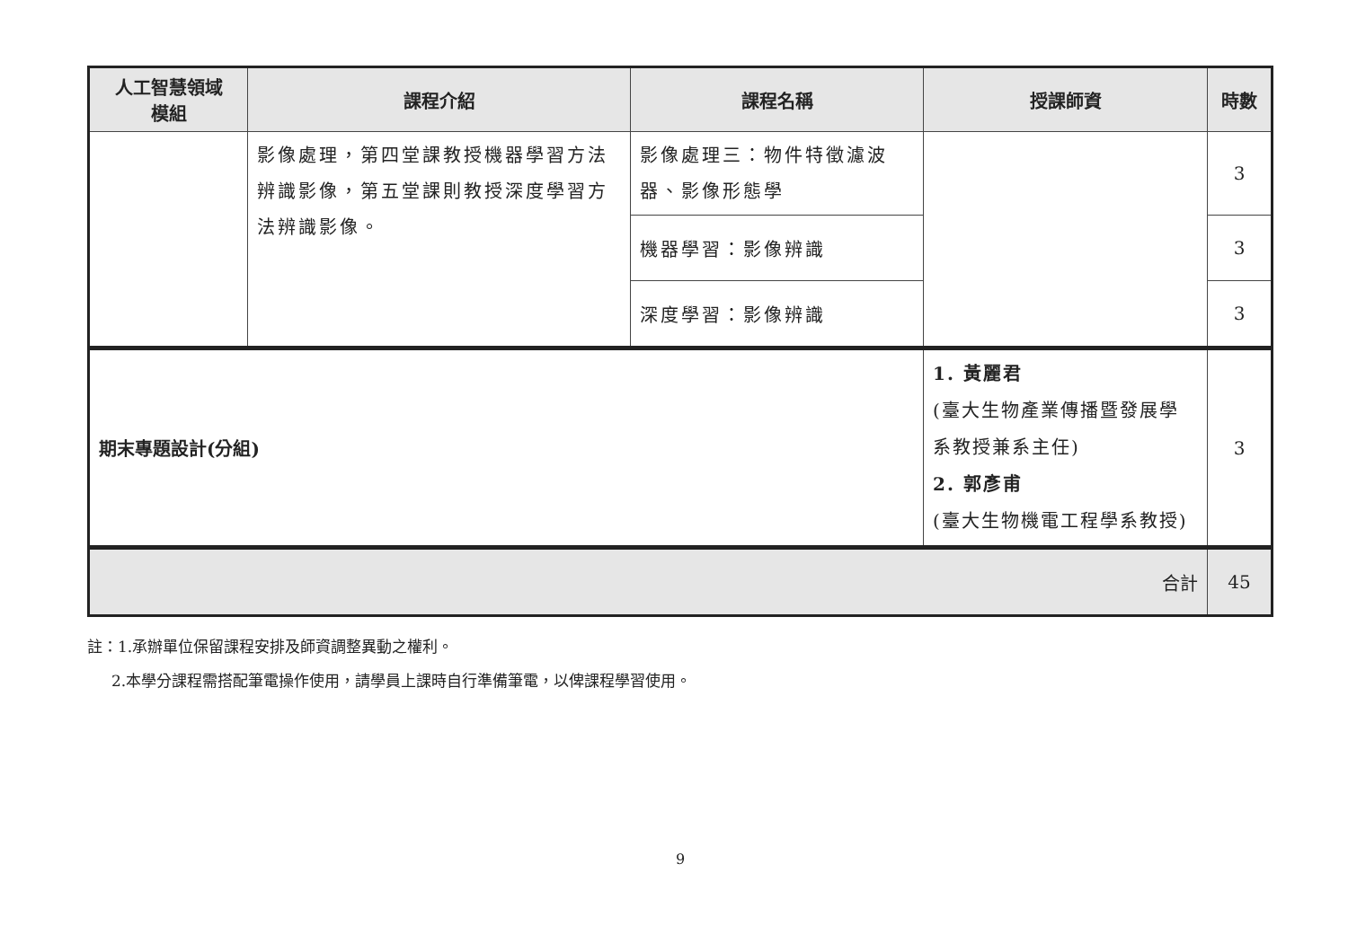| 人工智慧領域 模組 | 課程介紹 | 課程名稱 | 授課師資 | 時數 |
| --- | --- | --- | --- | --- |
| | 影像處理，第四堂課教授機器學習方法辨識影像，第五堂課則教授深度學習方法辨識影像。 | 影像處理三：物件特徵濾波器、影像形態學 | | 3 |
| | | 機器學習：影像辨識 | | 3 |
| | | 深度學習：影像辨識 | | 3 |
| 期末專題設計(分組) | | | 1. 黃麗君 (臺大生物產業傳播暨發展學系教授兼系主任) 2. 郭彥甫 (臺大生物機電工程學系教授) | 3 |
| 合計 | | | | 45 |
註：1.承辦單位保留課程安排及師資調整異動之權利。
2.本學分課程需搭配筆電操作使用，請學員上課時自行準備筆電，以俾課程學習使用。
9